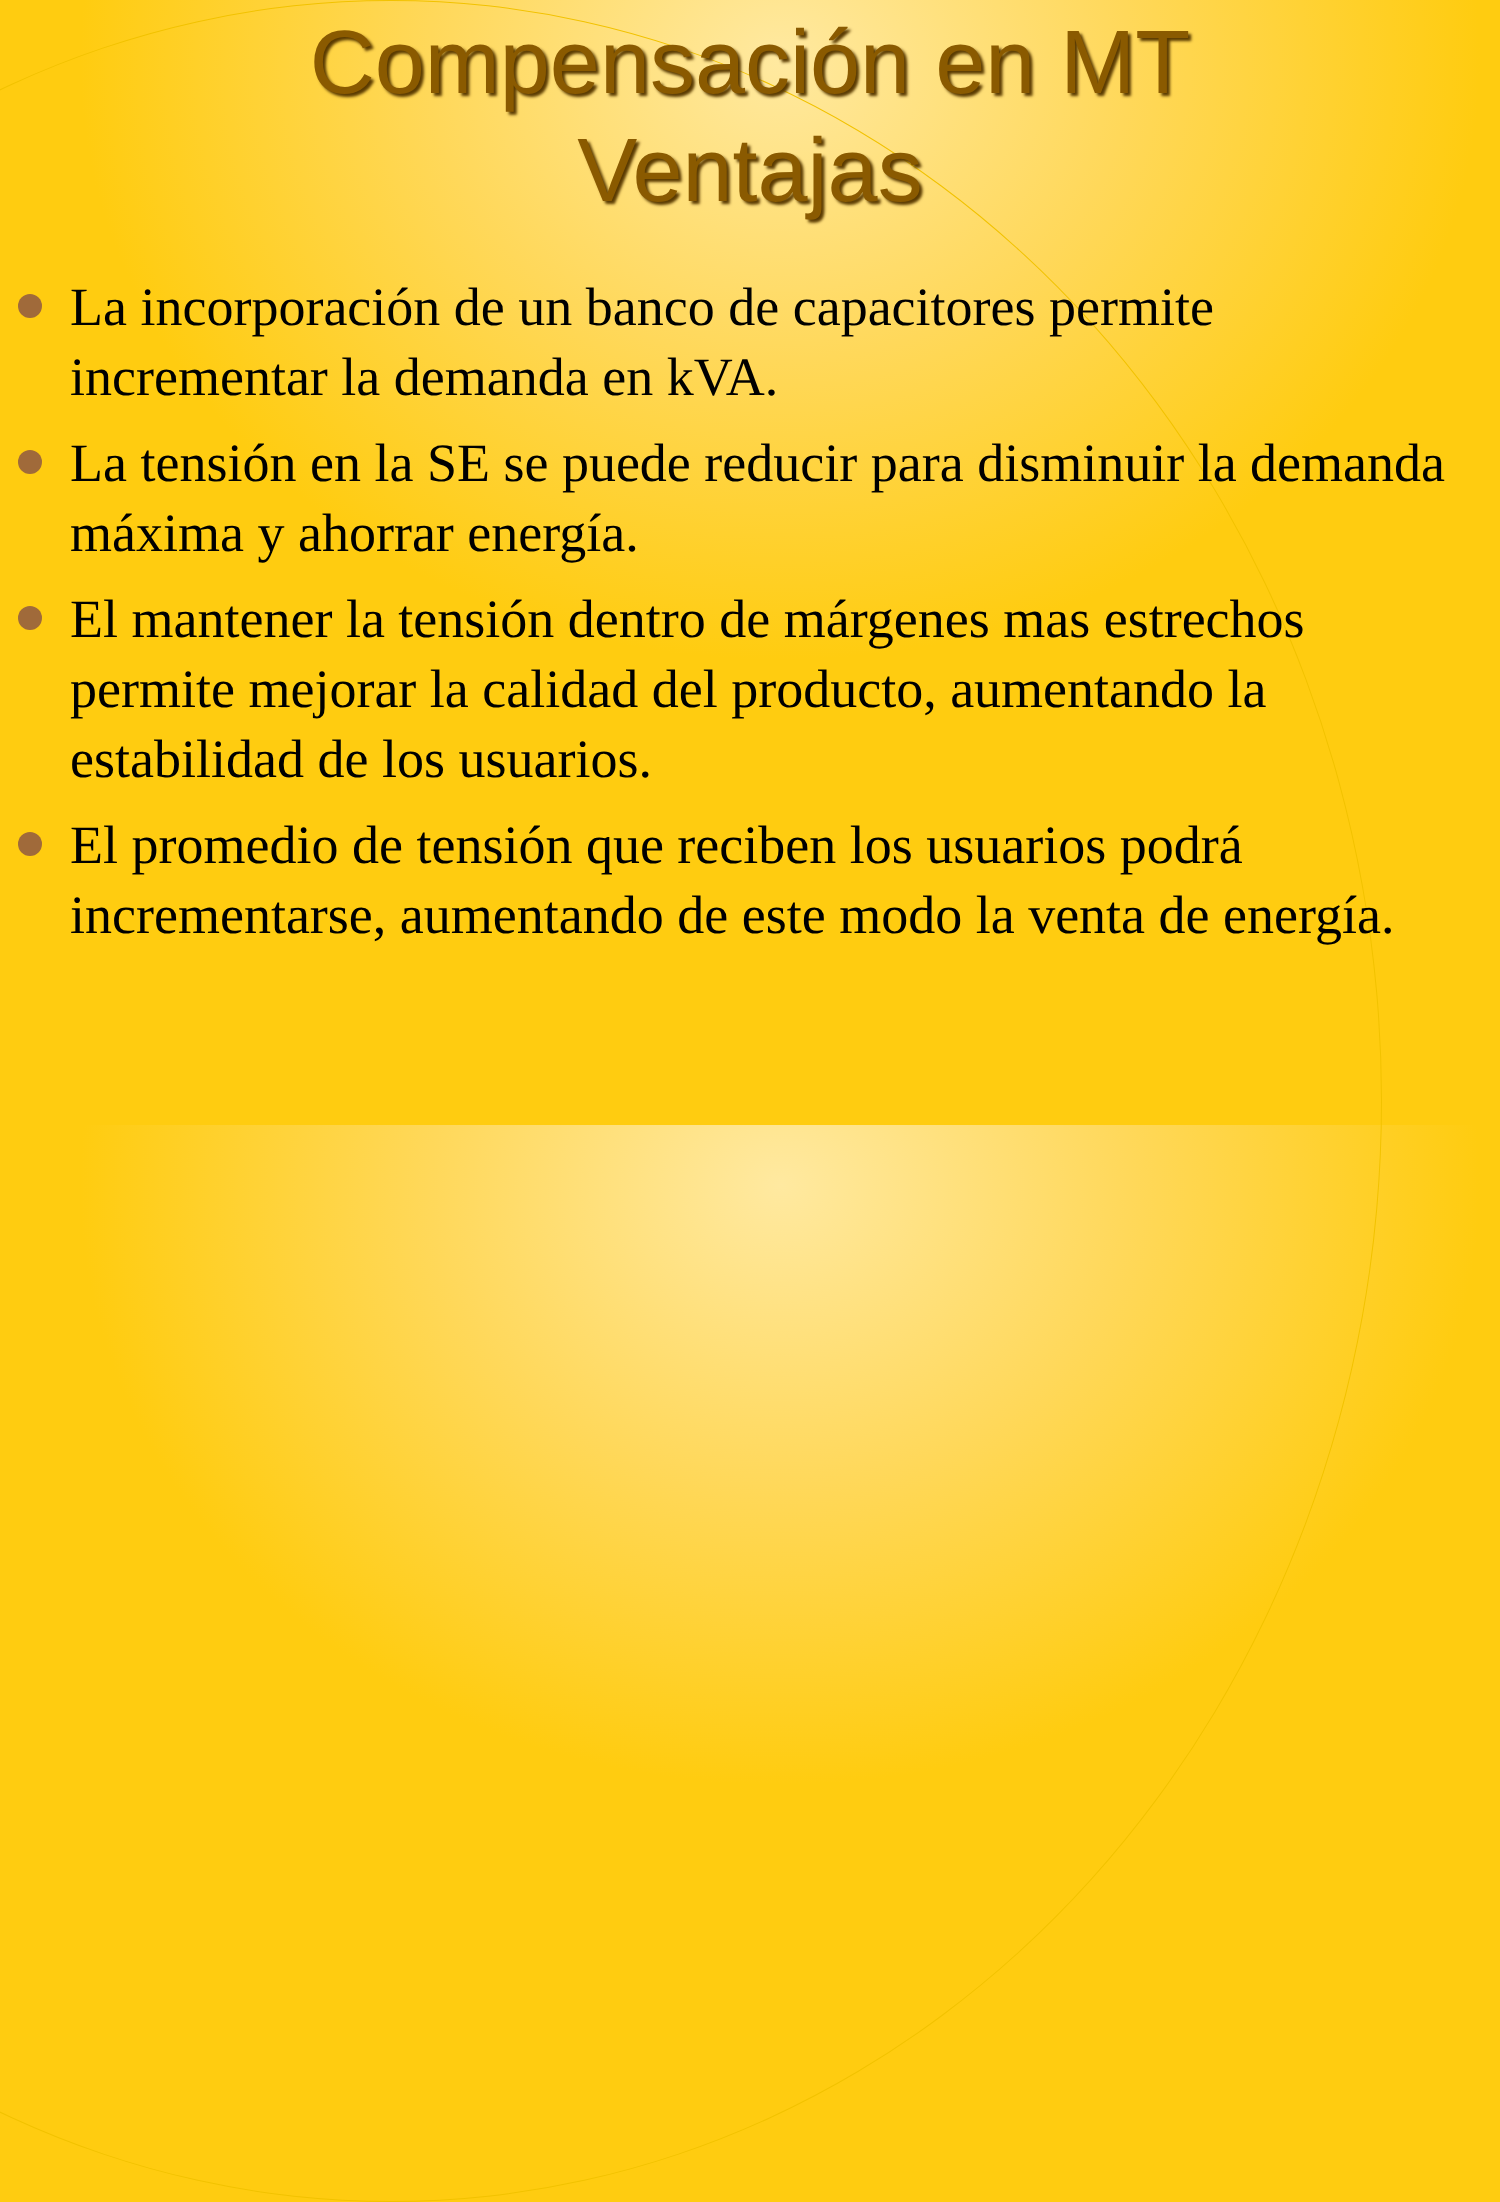Compensación en MT
Ventajas
La incorporación de un banco de capacitores permite incrementar la demanda en kVA.
La tensión en la SE se puede reducir para disminuir la demanda máxima y ahorrar energía.
El mantener la tensión dentro de márgenes mas estrechos permite mejorar la calidad del producto, aumentando la estabilidad de los usuarios.
El promedio de tensión que reciben los usuarios podrá incrementarse, aumentando de este modo la venta de energía.